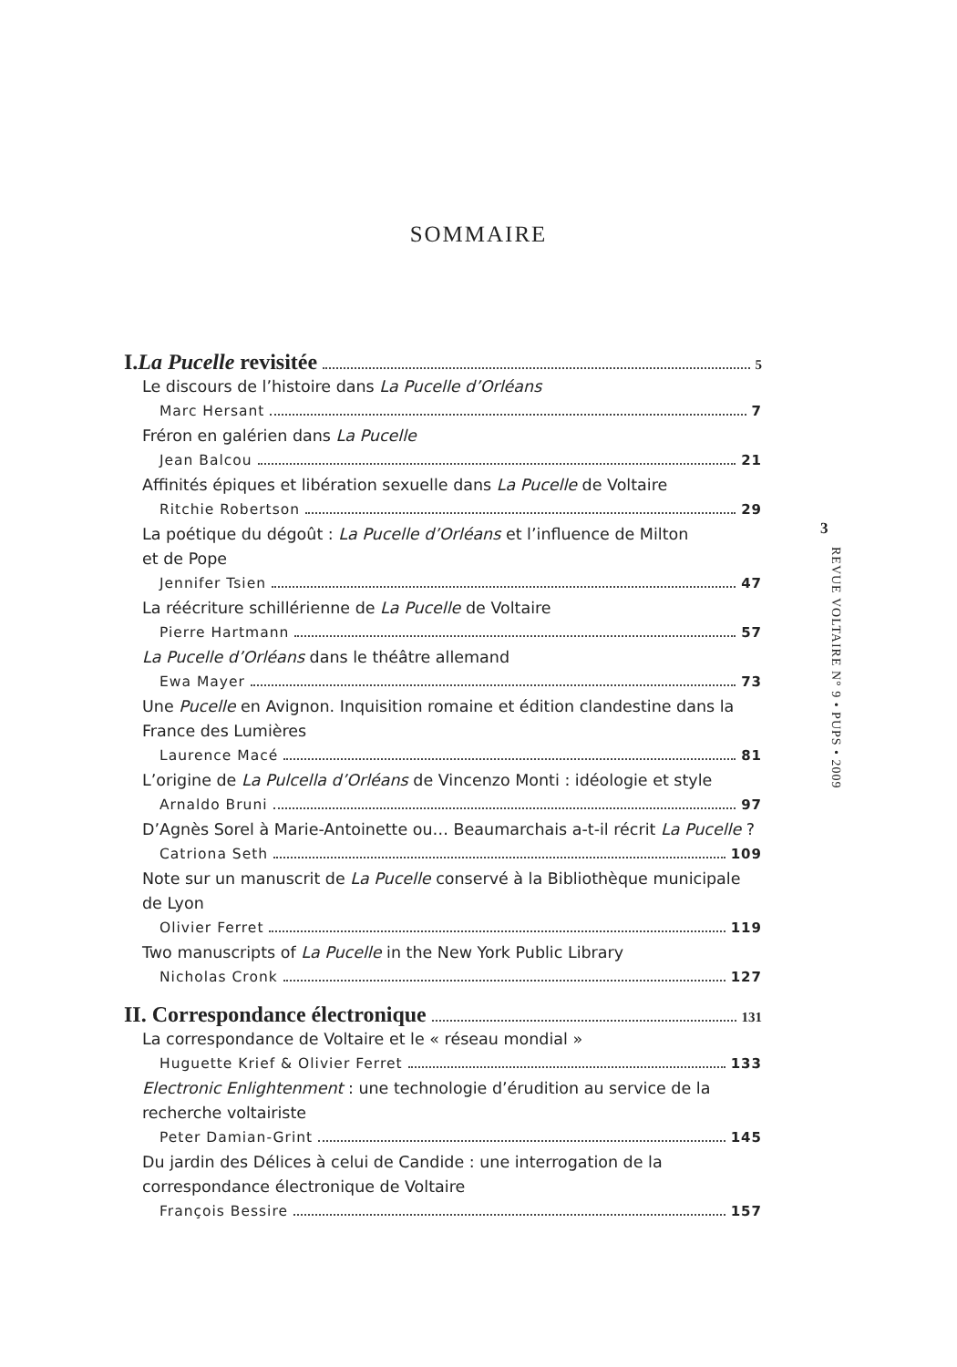SOMMAIRE
I. La Pucelle revisitée 5
Le discours de l’histoire dans La Pucelle d’Orléans
Marc Hersant 7
Fréron en galérien dans La Pucelle
Jean Balcou 21
Affinités épiques et libération sexuelle dans La Pucelle de Voltaire
Ritchie Robertson 29
La poétique du dégoût : La Pucelle d’Orléans et l’influence de Milton
et de Pope
Jennifer Tsien 47
La réécriture schillérienne de La Pucelle de Voltaire
Pierre Hartmann 57
La Pucelle d’Orléans dans le théâtre allemand
Ewa Mayer 73
Une Pucelle en Avignon. Inquisition romaine et édition clandestine dans la
France des Lumières
Laurence Macé 81
L’origine de La Pulcella d’Orléans de Vincenzo Monti : idéologie et style
Arnaldo Bruni 97
D’Agnès Sorel à Marie-Antoinette ou… Beaumarchais a-t-il récrit La Pucelle ?
Catriona Seth 109
Note sur un manuscrit de La Pucelle conservé à la Bibliothèque municipale
de Lyon
Olivier Ferret 119
Two manuscripts of La Pucelle in the New York Public Library
Nicholas Cronk 127
II. Correspondance électronique 131
La correspondance de Voltaire et le « réseau mondial »
Huguette Krief & Olivier Ferret 133
Electronic Enlightenment : une technologie d’érudition au service de la
recherche voltairiste
Peter Damian-Grint 145
Du jardin des Délices à celui de Candide : une interrogation de la
correspondance électronique de Voltaire
François Bessire 157
3
REVUE VOLTAIRE N° 9 • PUPS • 2009